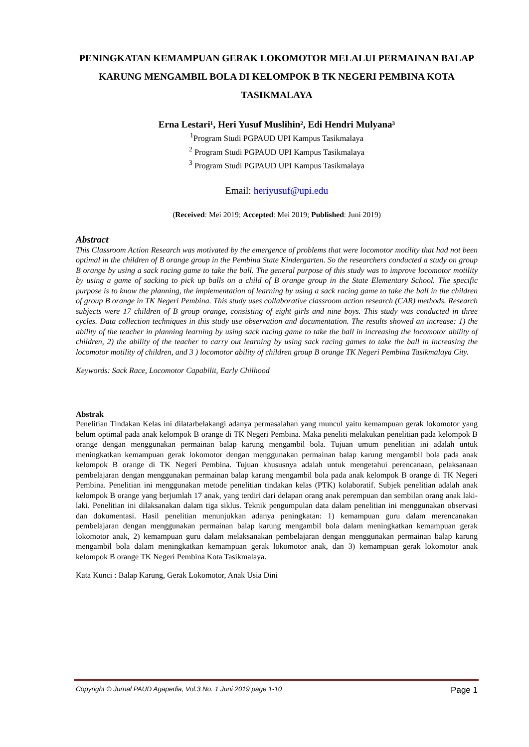PENINGKATAN KEMAMPUAN GERAK LOKOMOTOR MELALUI PERMAINAN BALAP KARUNG MENGAMBIL BOLA DI KELOMPOK B TK NEGERI PEMBINA KOTA TASIKMALAYA
Erna Lestari¹, Heri Yusuf Muslihin², Edi Hendri Mulyana³
<sup>1</sup> Program Studi PGPAUD UPI Kampus Tasikmalaya
<sup>2</sup> Program Studi PGPAUD UPI Kampus Tasikmalaya
<sup>3</sup> Program Studi PGPAUD UPI Kampus Tasikmalaya
Email: heriyusuf@upi.edu
(Received: Mei 2019; Accepted: Mei 2019; Published: Juni 2019)
Abstract
This Classroom Action Research was motivated by the emergence of problems that were locomotor motility that had not been optimal in the children of B orange group in the Pembina State Kindergarten. So the researchers conducted a study on group B orange by using a sack racing game to take the ball. The general purpose of this study was to improve locomotor motility by using a game of sacking to pick up balls on a child of B orange group in the State Elementary School. The specific purpose is to know the planning, the implementation of learning by using a sack racing game to take the ball in the children of group B orange in TK Negeri Pembina. This study uses collaborative classroom action research (CAR) methods. Research subjects were 17 children of B group orange, consisting of eight girls and nine boys. This study was conducted in three cycles. Data collection techniques in this study use observation and documentation. The results showed an increase: 1) the ability of the teacher in planning learning by using sack racing game to take the ball in increasing the locomotor ability of children, 2) the ability of the teacher to carry out learning by using sack racing games to take the ball in increasing the locomotor motility of children, and 3 ) locomotor ability of children group B orange TK Negeri Pembina Tasikmalaya City.
Keywords: Sack Race, Locomotor Capabilit, Early Chilhood
Abstrak
Penelitian Tindakan Kelas ini dilatarbelakangi adanya permasalahan yang muncul yaitu kemampuan gerak lokomotor yang belum optimal pada anak kelompok B orange di TK Negeri Pembina. Maka peneliti melakukan penelitian pada kelompok B orange dengan menggunakan permainan balap karung mengambil bola. Tujuan umum penelitian ini adalah untuk meningkatkan kemampuan gerak lokomotor dengan menggunakan permainan balap karung mengambil bola pada anak kelompok B orange di TK Negeri Pembina. Tujuan khususnya adalah untuk mengetahui perencanaan, pelaksanaan pembelajaran dengan menggunakan permainan balap karung mengambil bola pada anak kelompok B orange di TK Negeri Pembina. Penelitian ini menggunakan metode penelitian tindakan kelas (PTK) kolaboratif. Subjek penelitian adalah anak kelompok B orange yang berjumlah 17 anak, yang terdiri dari delapan orang anak perempuan dan sembilan orang anak laki-laki. Penelitian ini dilaksanakan dalam tiga siklus. Teknik pengumpulan data dalam penelitian ini menggunakan observasi dan dokumentasi. Hasil penelitian menunjukkan adanya peningkatan: 1) kemampuan guru dalam merencanakan pembelajaran dengan menggunakan permainan balap karung mengambil bola dalam meningkatkan kemampuan gerak lokomotor anak, 2) kemampuan guru dalam melaksanakan pembelajaran dengan menggunakan permainan balap karung mengambil bola dalam meningkatkan kemampuan gerak lokomotor anak, dan 3) kemampuan gerak lokomotor anak kelompok B orange TK Negeri Pembina Kota Tasikmalaya.
Kata Kunci : Balap Karung, Gerak Lokomotor, Anak Usia Dini
Copyright © Jurnal PAUD Agapedia, Vol.3 No. 1 Juni 2019 page 1-10 Page 1